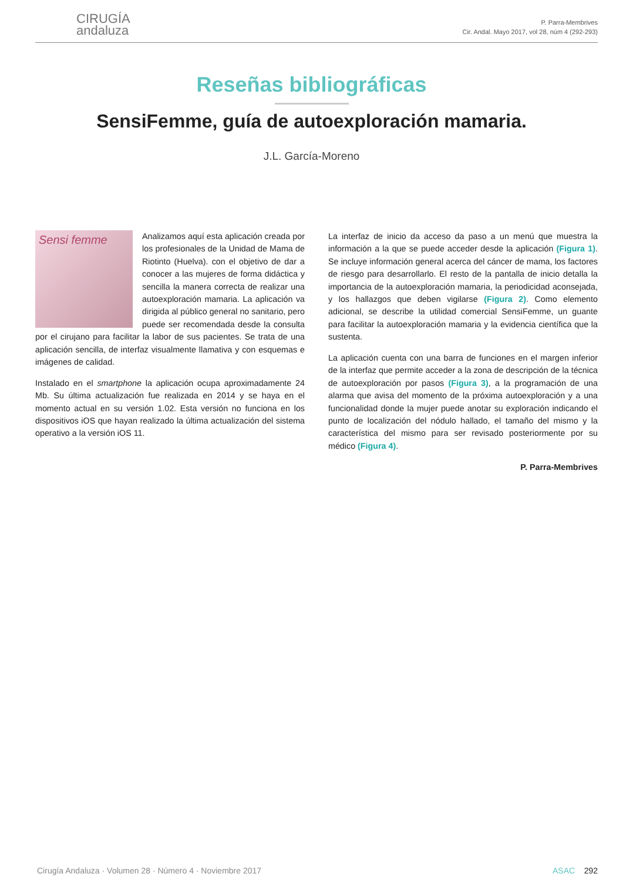CIRUGÍA
andaluza
P. Parra-Membrives
Cir. Andal. Mayo 2017, vol 28, núm 4 (292-293)
Reseñas bibliográficas
SensiFemme, guía de autoexploración mamaria.
J.L. García-Moreno
Sensi femme
Analizamos aquí esta aplicación creada por los profesionales de la Unidad de Mama de Riotinto (Huelva). con el objetivo de dar a conocer a las mujeres de forma didáctica y sencilla la manera correcta de realizar una autoexploración mamaria. La aplicación va dirigida al público general no sanitario, pero puede ser recomendada desde la consulta por el cirujano para facilitar la labor de sus pacientes. Se trata de una aplicación sencilla, de interfaz visualmente llamativa y con esquemas e imágenes de calidad.
Instalado en el smartphone la aplicación ocupa aproximadamente 24 Mb. Su última actualización fue realizada en 2014 y se haya en el momento actual en su versión 1.02. Esta versión no funciona en los dispositivos iOS que hayan realizado la última actualización del sistema operativo a la versión iOS 11.
La interfaz de inicio da acceso da paso a un menú que muestra la información a la que se puede acceder desde la aplicación (Figura 1). Se incluye información general acerca del cáncer de mama, los factores de riesgo para desarrollarlo. El resto de la pantalla de inicio detalla la importancia de la autoexploración mamaria, la periodicidad aconsejada, y los hallazgos que deben vigilarse (Figura 2). Como elemento adicional, se describe la utilidad comercial SensiFemme, un guante para facilitar la autoexploración mamaria y la evidencia científica que la sustenta.
La aplicación cuenta con una barra de funciones en el margen inferior de la interfaz que permite acceder a la zona de descripción de la técnica de autoexploración por pasos (Figura 3), a la programación de una alarma que avisa del momento de la próxima autoexploración y a una funcionalidad donde la mujer puede anotar su exploración indicando el punto de localización del nódulo hallado, el tamaño del mismo y la característica del mismo para ser revisado posteriormente por su médico (Figura 4).
P. Parra-Membrives
Cirugía Andaluza · Volumen 28 · Número 4 · Noviembre 2017 ASAC 292